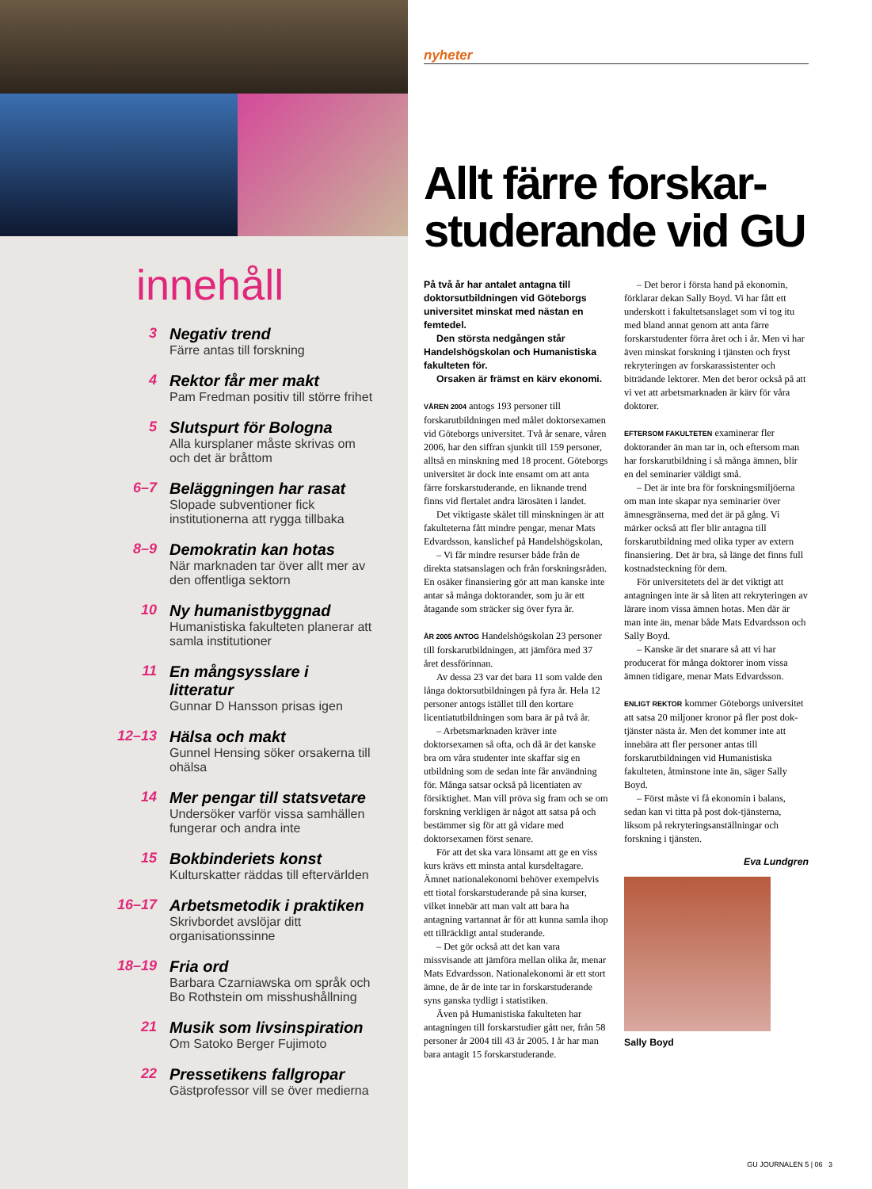innehåll
3 Negativ trend
Färre antas till forskning
4 Rektor får mer makt
Pam Fredman positiv till större frihet
5 Slutspurt för Bologna
Alla kursplaner måste skrivas om och det är bråttom
6–7 Beläggningen har rasat
Slopade subventioner fick institutionerna att rygga tillbaka
8–9 Demokratin kan hotas
När marknaden tar över allt mer av den offentliga sektorn
10 Ny humanistbyggnad
Humanistiska fakulteten planerar att samla institutioner
11 En mångsysslare i litteratur
Gunnar D Hansson prisas igen
12–13 Hälsa och makt
Gunnel Hensing söker orsakerna till ohälsa
14 Mer pengar till statsvetare
Undersöker varför vissa samhällen fungerar och andra inte
15 Bokbinderiets konst
Kulturskatter räddas till eftervärlden
16–17 Arbetsmetodik i praktiken
Skrivbordet avslöjar ditt organisationssinne
18–19 Fria ord
Barbara Czarniawska om språk och Bo Rothstein om misshushållning
21 Musik som livsinspiration
Om Satoko Berger Fujimoto
22 Pressetikens fallgropar
Gästprofessor vill se över medierna
nyheter
Allt färre forskar-studerande vid GU
På två år har antalet antagna till doktorsutbildningen vid Göteborgs universitet minskat med nästan en femtedel.
Den största nedgången står Handelshögskolan och Humanistiska fakulteten för.
Orsaken är främst en kärv ekonomi.
VÅREN 2004 antogs 193 personer till forskarutbildningen med målet doktorsexamen vid Göteborgs universitet. Två år senare, våren 2006, har den siffran sjunkit till 159 personer, alltså en minskning med 18 procent. Göteborgs universitet är dock inte ensamt om att anta färre forskarstuderande, en liknande trend finns vid flertalet andra lärosäten i landet.
Det viktigaste skälet till minskningen är att fakulteterna fått mindre pengar, menar Mats Edvardsson, kanslichef på Handelshögskolan,
– Vi får mindre resurser både från de direkta statsanslagen och från forskningsråden. En osäker finansiering gör att man kanske inte antar så många doktorander, som ju är ett åtagande som sträcker sig över fyra år.
ÅR 2005 ANTOG Handelshögskolan 23 personer till forskarutbildningen, att jämföra med 37 året dessförinnan.
Av dessa 23 var det bara 11 som valde den långa doktorsutbildningen på fyra år. Hela 12 personer antogs istället till den kortare licentiatutbildningen som bara är på två år.
– Arbetsmarknaden kräver inte doktorsexamen så ofta, och då är det kanske bra om våra studenter inte skaffar sig en utbildning som de sedan inte får användning för. Många satsar också på licentiaten av försiktighet. Man vill pröva sig fram och se om forskning verkligen är något att satsa på och bestämmer sig för att gå vidare med doktorsexamen först senare.
För att det ska vara lönsamt att ge en viss kurs krävs ett minsta antal kursdeltagare. Ämnet nationalekonomi behöver exempelvis ett tiotal forskarstuderande på sina kurser, vilket innebär att man valt att bara ha antagning vartannat år för att kunna samla ihop ett tillräckligt antal studerande.
– Det gör också att det kan vara missvisande att jämföra mellan olika år, menar Mats Edvardsson. Nationalekonomi är ett stort ämne, de år de inte tar in forskarstuderande syns ganska tydligt i statistiken.
Även på Humanistiska fakulteten har antagningen till forskarstudier gått ner, från 58 personer år 2004 till 43 år 2005. I år har man bara antagit 15 forskarstuderande.
– Det beror i första hand på ekonomin, förklarar dekan Sally Boyd. Vi har fått ett underskott i fakultetsanslaget som vi tog itu med bland annat genom att anta färre forskarstudenter förra året och i år. Men vi har även minskat forskning i tjänsten och fryst rekryteringen av forskarassistenter och biträdande lektorer. Men det beror också på att vi vet att arbetsmarknaden är kärv för våra doktorer.
EFTERSOM FAKULTETEN examinerar fler doktorander än man tar in, och eftersom man har forskarutbildning i så många ämnen, blir en del seminarier väldigt små.
– Det är inte bra för forskningsmiljöerna om man inte skapar nya seminarier över ämnesgränserna, med det är på gång. Vi märker också att fler blir antagna till forskarutbildning med olika typer av extern finansiering. Det är bra, så länge det finns full kostnadsteckning för dem.
För universitetets del är det viktigt att antagningen inte är så liten att rekryteringen av lärare inom vissa ämnen hotas. Men där är man inte än, menar både Mats Edvardsson och Sally Boyd.
– Kanske är det snarare så att vi har producerat för många doktorer inom vissa ämnen tidigare, menar Mats Edvardsson.
ENLIGT REKTOR kommer Göteborgs universitet att satsa 20 miljoner kronor på fler post dok-tjänster nästa år. Men det kommer inte att innebära att fler personer antas till forskarutbildningen vid Humanistiska fakulteten, åtminstone inte än, säger Sally Boyd.
– Först måste vi få ekonomin i balans, sedan kan vi titta på post dok-tjänsterna, liksom på rekryteringsanställningar och forskning i tjänsten.
Eva Lundgren
Sally Boyd
GU JOURNALEN 5 | 06 3